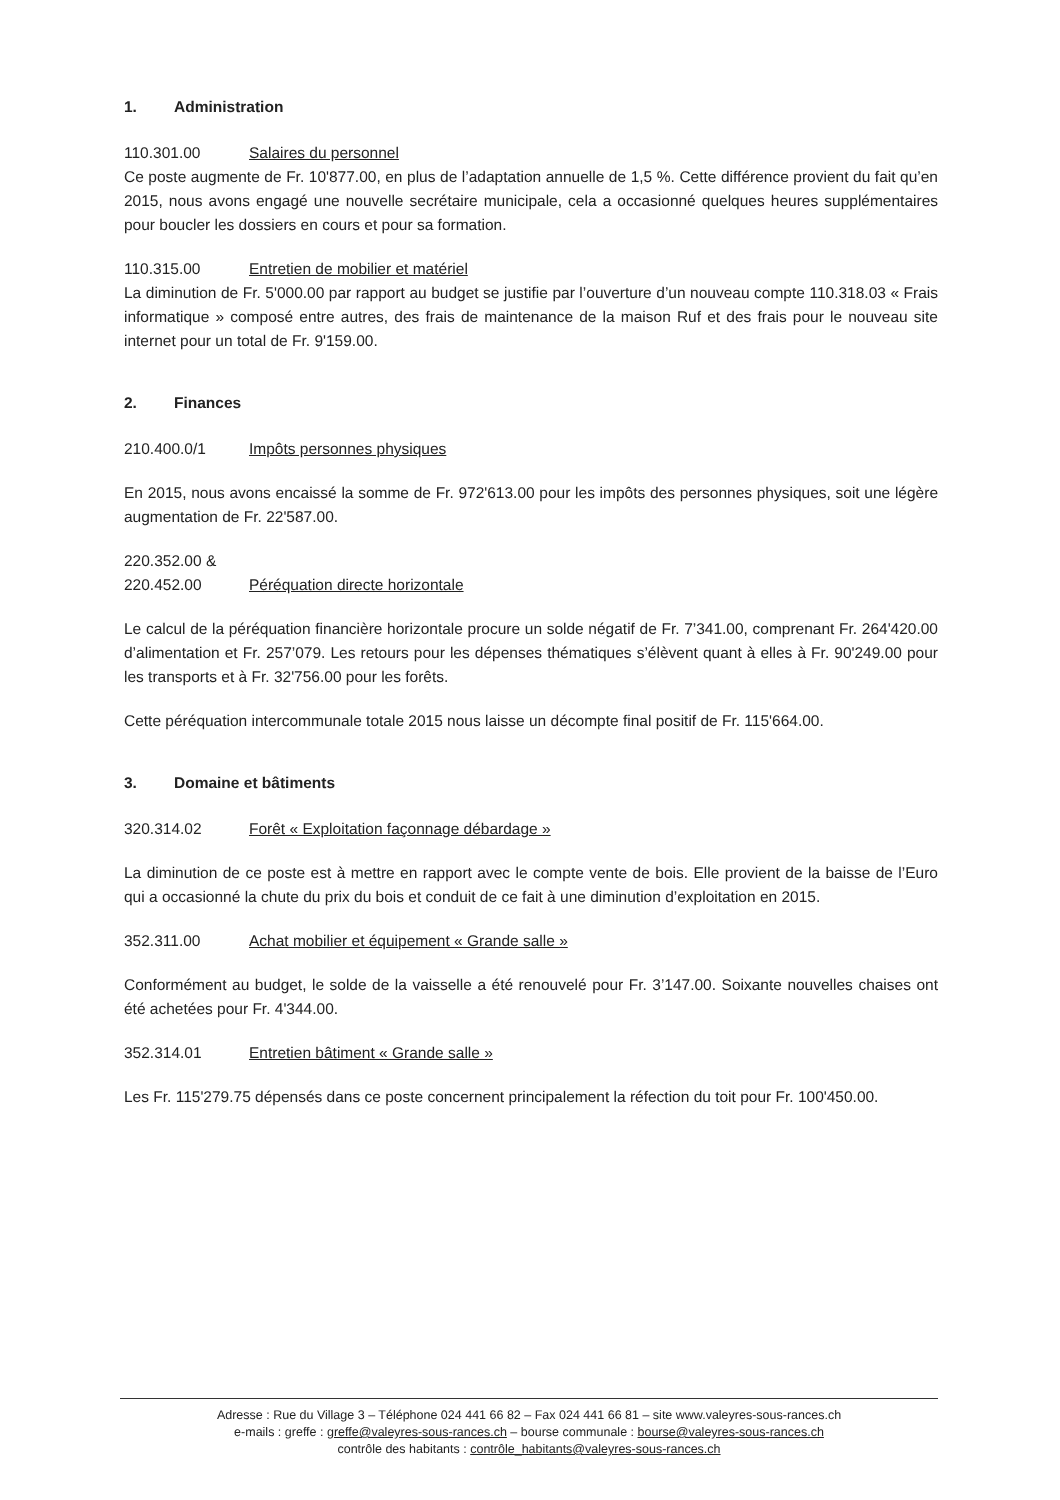1. Administration
110.301.00 Salaires du personnel
Ce poste augmente de Fr. 10'877.00, en plus de l’adaptation annuelle de 1,5 %. Cette différence provient du fait qu’en 2015, nous avons engagé une nouvelle secrétaire municipale, cela a occasionné quelques heures supplémentaires pour boucler les dossiers en cours et pour sa formation.
110.315.00 Entretien de mobilier et matériel
La diminution de Fr. 5'000.00 par rapport au budget se justifie par l’ouverture d’un nouveau compte 110.318.03 « Frais informatique » composé entre autres, des frais de maintenance de la maison Ruf et des frais pour le nouveau site internet pour un total de Fr. 9'159.00.
2. Finances
210.400.0/1 Impôts personnes physiques
En 2015, nous avons encaissé la somme de Fr. 972'613.00 pour les impôts des personnes physiques, soit une légère augmentation de Fr. 22'587.00.
220.352.00 &
220.452.00 Péréquation directe horizontale
Le calcul de la péréquation financière horizontale procure un solde négatif de Fr. 7’341.00, comprenant Fr. 264'420.00 d’alimentation et Fr. 257’079. Les retours pour les dépenses thématiques s’élèvent quant à elles à Fr. 90'249.00 pour les transports et à Fr. 32'756.00 pour les forêts.
Cette péréquation intercommunale totale 2015 nous laisse un décompte final positif de Fr. 115'664.00.
3. Domaine et bâtiments
320.314.02 Forêt « Exploitation façonnage débardage »
La diminution de ce poste est à mettre en rapport avec le compte vente de bois. Elle provient de la baisse de l’Euro qui a occasionné la chute du prix du bois et conduit de ce fait à une diminution d’exploitation en 2015.
352.311.00 Achat mobilier et équipement « Grande salle »
Conformément au budget, le solde de la vaisselle a été renouvelé pour Fr. 3’147.00. Soixante nouvelles chaises ont été achetées pour Fr. 4'344.00.
352.314.01 Entretien bâtiment « Grande salle »
Les Fr. 115'279.75 dépensés dans ce poste concernent principalement la réfection du toit pour Fr. 100'450.00.
Adresse : Rue du Village 3 – Téléphone 024 441 66 82 – Fax 024 441 66 81 – site www.valeyres-sous-rances.ch
e-mails : greffe : greffe@valeyres-sous-rances.ch – bourse communale : bourse@valeyres-sous-rances.ch
contrôle des habitants : contrôle_habitants@valeyres-sous-rances.ch